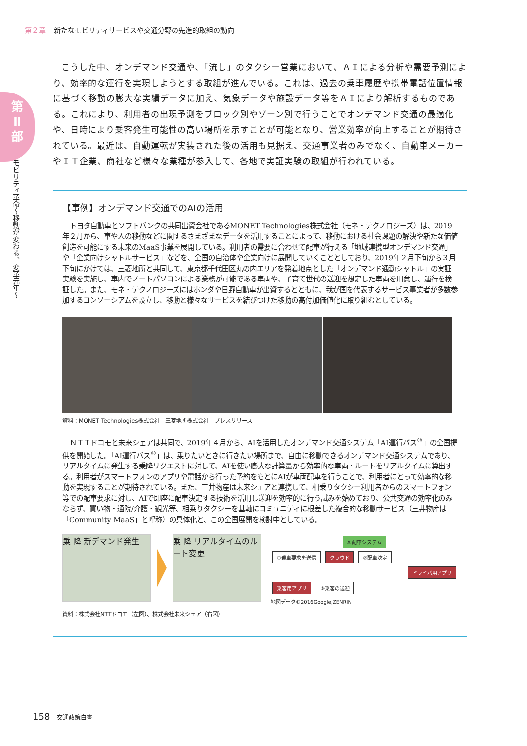第２章 新たなモビリティサービスや交通分野の先進的取組の動向
第
Ⅱ
部
モビリティ革命〜移動が変わる、変革元年〜
こうした中、オンデマンド交通や、「流し」のタクシー営業において、ＡＩによる分析や需要予測により、効率的な運行を実現しようとする取組が進んでいる。これは、過去の乗車履歴や携帯電話位置情報に基づく移動の膨大な実績データに加え、気象データや施設データ等をＡＩにより解析するものである。これにより、利用者の出現予測をブロック別やゾーン別で行うことでオンデマンド交通の最適化や、日時により乗客発生可能性の高い場所を示すことが可能となり、営業効率が向上することが期待されている。最近は、自動運転が実装された後の活用も見据え、交通事業者のみでなく、自動車メーカーやＩＴ企業、商社など様々な業種が参入して、各地で実証実験の取組が行われている。
【事例】オンデマンド交通でのAIの活用
トヨタ自動車とソフトバンクの共同出資会社であるMONET Technologies株式会社（モネ・テクノロジーズ）は、2019年２月から、車や人の移動などに関するさまざまなデータを活用することによって、移動における社会課題の解決や新たな価値創造を可能にする未来のMaaS事業を展開している。利用者の需要に合わせて配車が行える「地域連携型オンデマンド交通」や「企業向けシャトルサービス」などを、全国の自治体や企業向けに展開していくこととしており、2019年２月下旬から３月下旬にかけては、三菱地所と共同して、東京都千代田区丸の内エリアを発着地点とした「オンデマンド通勤シャトル」の実証実験を実施し、車内でノートパソコンによる業務が可能である車両や、子育て世代の送迎を想定した車両を用意し、運行を検証した。また、モネ・テクノロジーズにはホンダや日野自動車が出資するとともに、我が国を代表するサービス事業者が多数参加するコンソーシアムを設立し、移動と様々なサービスを結びつけた移動の高付加価値化に取り組むとしている。
資料：MONET Technologies株式会社　三菱地所株式会社　プレスリリース
ＮＴＴドコモと未来シェアは共同で、2019年４月から、AIを活用したオンデマンド交通システム「AI運行バス<sup>®</sup>」の全国提供を開始した。「AI運行バス<sup>®</sup>」は、乗りたいときに行きたい場所まで、自由に移動できるオンデマンド交通システムであり、リアルタイムに発生する乗降リクエストに対して、AIを使い膨大な計算量から効率的な車両・ルートをリアルタイムに算出する。利用者がスマートフォンのアプリや電話から行った予約をもとにAIが車両配車を行うことで、利用者にとって効率的な移動を実現することが期待されている。また、三井物産は未来シェアと連携して、相乗りタクシー利用者からのスマートフォン等での配車要求に対し、AIで即座に配車決定する技術を活用し送迎を効率的に行う試みを始めており、公共交通の効率化のみならず、買い物・通院/介護・観光等、相乗りタクシーを基軸にコミュニティに根差した複合的な移動サービス（三井物産は「Community MaaS」と呼称）の具体化と、この全国展開を検討中としている。
乗 降 新デマンド発生 乗 降 リアルタイムのルート変更
資料：株式会社NTTドコモ（左図）、株式会社未来シェア（右図）
AI配車システム
①乗車要求を送信 クラウド ②配車決定
ドライバ用アプリ
乗客用アプリ ③乗客の送迎
地図データ©2016Google,ZENRIN
158 交通政策白書